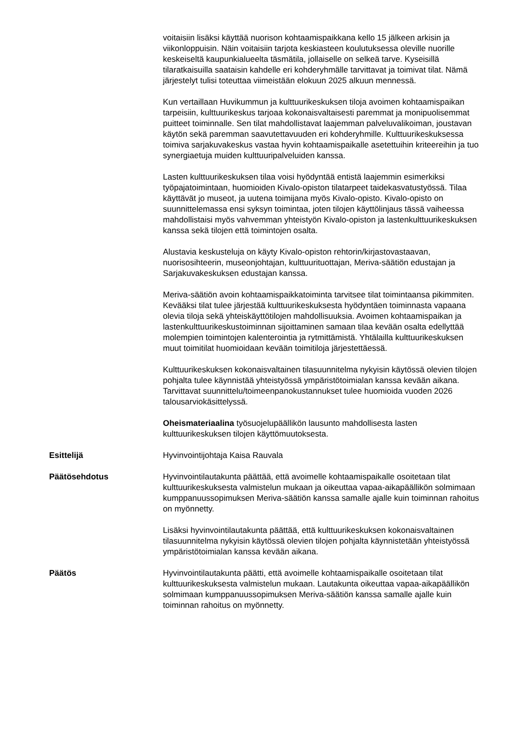voitaisiin lisäksi käyttää nuorison kohtaamispaikkana kello 15 jälkeen arkisin ja viikonloppuisin. Näin voitaisiin tarjota keskiasteen koulutuksessa oleville nuorille keskeiseltä kaupunkialueelta täsmätila, jollaiselle on selkeä tarve. Kyseisillä tilaratkaisuilla saataisin kahdelle eri kohderyhmälle tarvittavat ja toimivat tilat. Nämä järjestelyt tulisi toteuttaa viimeistään elokuun 2025 alkuun mennessä.
Kun vertaillaan Huvikummun ja kulttuurikeskuksen tiloja avoimen kohtaamispaikan tarpeisiin, kulttuurikeskus tarjoaa kokonaisvaltaisesti paremmat ja monipuolisemmat puitteet toiminnalle. Sen tilat mahdollistavat laajemman palveluvalikoiman, joustavan käytön sekä paremman saavutettavuuden eri kohderyhmille. Kulttuurikeskuksessa toimiva sarjakuvakeskus vastaa hyvin kohtaamispaikalle asetettuihin kriteereihin ja tuo synergiaetuja muiden kulttuuripalveluiden kanssa.
Lasten kulttuurikeskuksen tilaa voisi hyödyntää entistä laajemmin esimerkiksi työpajatoimintaan, huomioiden Kivalo-opiston tilatarpeet taidekasvatustyössä. Tilaa käyttävät jo museot, ja uutena toimijana myös Kivalo-opisto. Kivalo-opisto on suunnittelemassa ensi syksyn toimintaa, joten tilojen käyttölinjaus tässä vaiheessa mahdollistaisi myös vahvemman yhteistyön Kivalo-opiston ja lastenkulttuurikeskuksen kanssa sekä tilojen että toimintojen osalta.
Alustavia keskusteluja on käyty Kivalo-opiston rehtorin/kirjastovastaavan, nuorisosihteerin, museonjohtajan, kulttuurituottajan, Meriva-säätiön edustajan ja Sarjakuvakeskuksen edustajan kanssa.
Meriva-säätiön avoin kohtaamispaikkatoiminta tarvitsee tilat toimintaansa pikimmiten. Kevääksi tilat tulee järjestää kulttuurikeskuksesta hyödyntäen toiminnasta vapaana olevia tiloja sekä yhteiskäyttötilojen mahdollisuuksia. Avoimen kohtaamispaikan ja lastenkulttuurikeskustoiminnan sijoittaminen samaan tilaa kevään osalta edellyttää molempien toimintojen kalenterointia ja rytmittämistä. Yhtälailla kulttuurikeskuksen muut toimitilat huomioidaan kevään toimitiloja järjestettäessä.
Kulttuurikeskuksen kokonaisvaltainen tilasuunnitelma nykyisin käytössä olevien tilojen pohjalta tulee käynnistää yhteistyössä ympäristötoimialan kanssa kevään aikana. Tarvittavat suunnittelu/toimeenpanokustannukset tulee huomioida vuoden 2026 talousarviokäsittelyssä.
Oheismateriaalina työsuojelupäällikön lausunto mahdollisesta lasten kulttuurikeskuksen tilojen käyttömuutoksesta.
Esittelijä Hyvinvointijohtaja Kaisa Rauvala
Päätösehdotus Hyvinvointilautakunta päättää, että avoimelle kohtaamispaikalle osoitetaan tilat kulttuurikeskuksesta valmistelun mukaan ja oikeuttaa vapaa-aikapäällikön solmimaan kumppanuussopimuksen Meriva-säätiön kanssa samalle ajalle kuin toiminnan rahoitus on myönnetty.
Lisäksi hyvinvointilautakunta päättää, että kulttuurikeskuksen kokonaisvaltainen tilasuunnitelma nykyisin käytössä olevien tilojen pohjalta käynnistetään yhteistyössä ympäristötoimialan kanssa kevään aikana.
Päätös Hyvinvointilautakunta päätti, että avoimelle kohtaamispaikalle osoitetaan tilat kulttuurikeskuksesta valmistelun mukaan. Lautakunta oikeuttaa vapaa-aikapäällikön solmimaan kumppanuussopimuksen Meriva-säätiön kanssa samalle ajalle kuin toiminnan rahoitus on myönnetty.